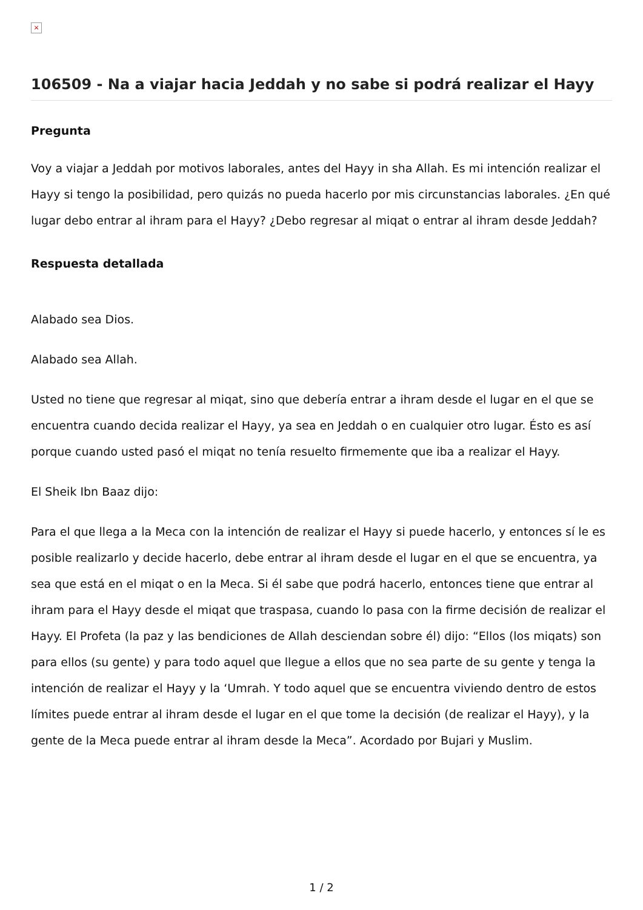×
106509 - Na a viajar hacia Jeddah y no sabe si podrá realizar el Hayy
Pregunta
Voy a viajar a Jeddah por motivos laborales, antes del Hayy in sha Allah. Es mi intención realizar el Hayy si tengo la posibilidad, pero quizás no pueda hacerlo por mis circunstancias laborales. ¿En qué lugar debo entrar al ihram para el Hayy? ¿Debo regresar al miqat o entrar al ihram desde Jeddah?
Respuesta detallada
Alabado sea Dios.
Alabado sea Allah.
Usted no tiene que regresar al miqat, sino que debería entrar a ihram desde el lugar en el que se encuentra cuando decida realizar el Hayy, ya sea en Jeddah o en cualquier otro lugar. Ésto es así porque cuando usted pasó el miqat no tenía resuelto firmemente que iba a realizar el Hayy.
El Sheik Ibn Baaz dijo:
Para el que llega a la Meca con la intención de realizar el Hayy si puede hacerlo, y entonces sí le es posible realizarlo y decide hacerlo, debe entrar al ihram desde el lugar en el que se encuentra, ya sea que está en el miqat o en la Meca. Si él sabe que podrá hacerlo, entonces tiene que entrar al ihram para el Hayy desde el miqat que traspasa, cuando lo pasa con la firme decisión de realizar el Hayy. El Profeta (la paz y las bendiciones de Allah desciendan sobre él) dijo: “Ellos (los miqats) son para ellos (su gente) y para todo aquel que llegue a ellos que no sea parte de su gente y tenga la intención de realizar el Hayy y la ‘Umrah. Y todo aquel que se encuentra viviendo dentro de estos límites puede entrar al ihram desde el lugar en el que tome la decisión (de realizar el Hayy), y la gente de la Meca puede entrar al ihram desde la Meca”. Acordado por Bujari y Muslim.
1 / 2